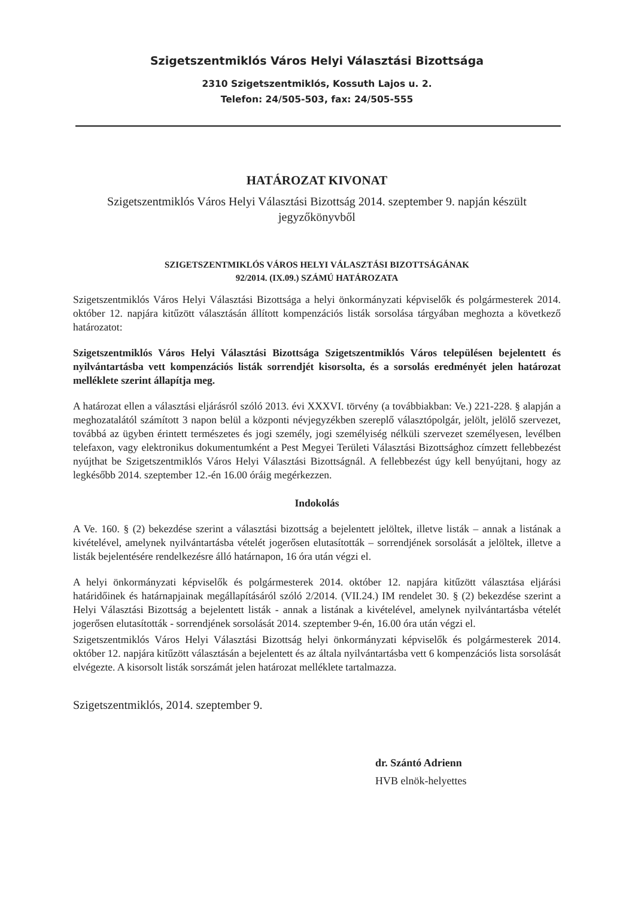Szigetszentmiklós Város Helyi Választási Bizottsága
2310 Szigetszentmiklós, Kossuth Lajos u. 2.
Telefon: 24/505-503, fax: 24/505-555
HATÁROZAT KIVONAT
Szigetszentmiklós Város Helyi Választási Bizottság 2014. szeptember 9. napján készült jegyzőkönyvből
SZIGETSZENTMIKLÓS VÁROS HELYI VÁLASZTÁSI BIZOTTSÁGÁNAK
92/2014. (IX.09.) SZÁMÚ HATÁROZATA
Szigetszentmiklós Város Helyi Választási Bizottsága a helyi önkormányzati képviselők és polgármesterek 2014. október 12. napjára kitűzött választásán állított kompenzációs listák sorsolása tárgyában meghozta a következő határozatot:
Szigetszentmiklós Város Helyi Választási Bizottsága Szigetszentmiklós Város településen bejelentett és nyilvántartásba vett kompenzációs listák sorrendjét kisorsolta, és a sorsolás eredményét jelen határozat melléklete szerint állapítja meg.
A határozat ellen a választási eljárásról szóló 2013. évi XXXVI. törvény (a továbbiakban: Ve.) 221-228. § alapján a meghozatalától számított 3 napon belül a központi névjegyzékben szereplő választópolgár, jelölt, jelölő szervezet, továbbá az ügyben érintett természetes és jogi személy, jogi személyiség nélküli szervezet személyesen, levélben telefaxon, vagy elektronikus dokumentumként a Pest Megyei Területi Választási Bizottsághoz címzett fellebbezést nyújthat be Szigetszentmiklós Város Helyi Választási Bizottságnál. A fellebbezést úgy kell benyújtani, hogy az legkésőbb 2014. szeptember 12.-én 16.00 óráig megérkezzen.
Indokolás
A Ve. 160. § (2) bekezdése szerint a választási bizottság a bejelentett jelöltek, illetve listák – annak a listának a kivételével, amelynek nyilvántartásba vételét jogerősen elutasították – sorrendjének sorsolását a jelöltek, illetve a listák bejelentésére rendelkezésre álló határnapon, 16 óra után végzi el.
A helyi önkormányzati képviselők és polgármesterek 2014. október 12. napjára kitűzött választása eljárási határidőinek és határnapjainak megállapításáról szóló 2/2014. (VII.24.) IM rendelet 30. § (2) bekezdése szerint a Helyi Választási Bizottság a bejelentett listák - annak a listának a kivételével, amelynek nyilvántartásba vételét jogerősen elutasították - sorrendjének sorsolását 2014. szeptember 9-én, 16.00 óra után végzi el.
Szigetszentmiklós Város Helyi Választási Bizottság helyi önkormányzati képviselők és polgármesterek 2014. október 12. napjára kitűzött választásán a bejelentett és az általa nyilvántartásba vett 6 kompenzációs lista sorsolását elvégezte. A kisorsolt listák sorszámát jelen határozat melléklete tartalmazza.
Szigetszentmiklós, 2014. szeptember 9.
dr. Szántó Adrienn
HVB elnök-helyettes